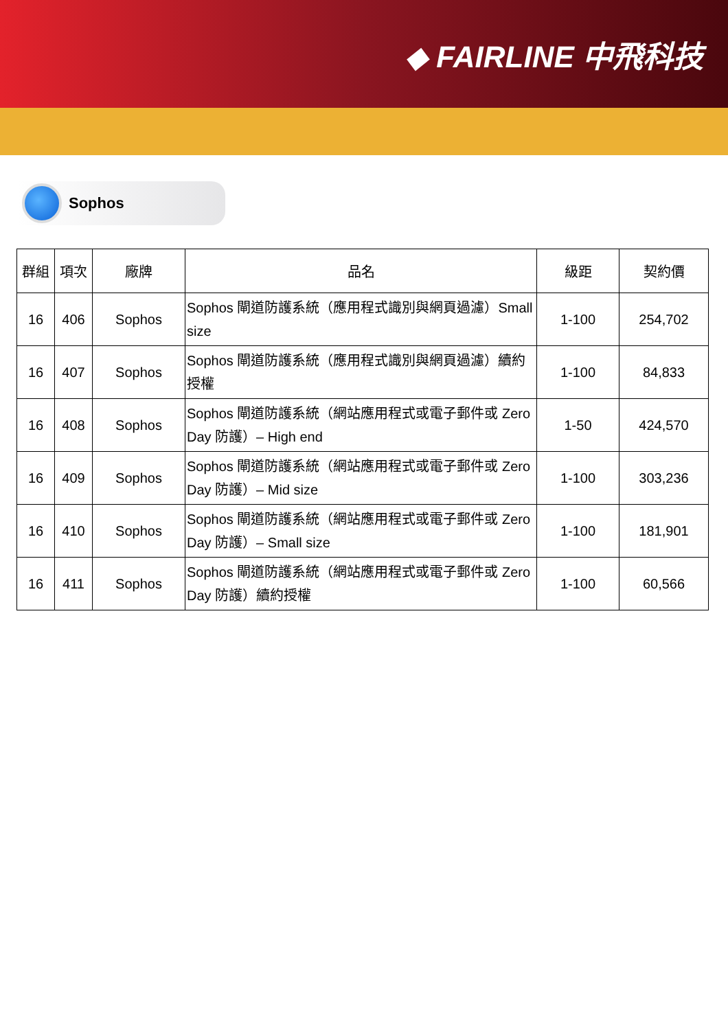◆ FAIRLINE 中飛科技
Sophos
| 群組 | 項次 | 廠牌 | 品名 | 級距 | 契約價 |
| --- | --- | --- | --- | --- | --- |
| 16 | 406 | Sophos | Sophos 閘道防護系統（應用程式識別與網頁過濾）Small size | 1-100 | 254,702 |
| 16 | 407 | Sophos | Sophos 閘道防護系統（應用程式識別與網頁過濾）續約授權 | 1-100 | 84,833 |
| 16 | 408 | Sophos | Sophos 閘道防護系統（網站應用程式或電子郵件或 Zero Day 防護）– High end | 1-50 | 424,570 |
| 16 | 409 | Sophos | Sophos 閘道防護系統（網站應用程式或電子郵件或 Zero Day 防護）– Mid size | 1-100 | 303,236 |
| 16 | 410 | Sophos | Sophos 閘道防護系統（網站應用程式或電子郵件或 Zero Day 防護）– Small size | 1-100 | 181,901 |
| 16 | 411 | Sophos | Sophos 閘道防護系統（網站應用程式或電子郵件或 Zero Day 防護）續約授權 | 1-100 | 60,566 |